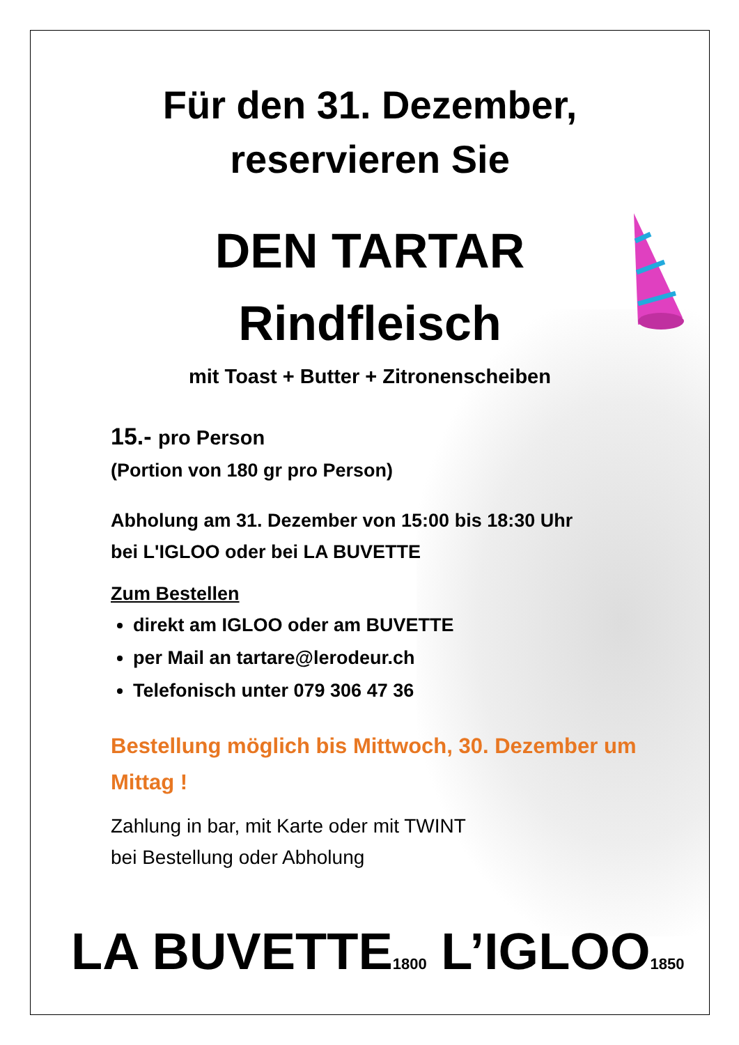Für den 31. Dezember,
reservieren Sie
DEN TARTAR
Rindfleisch
mit Toast + Butter + Zitronenscheiben
15.- pro Person
(Portion von 180 gr pro Person)
Abholung am 31. Dezember von 15:00 bis 18:30 Uhr
bei L'IGLOO oder bei LA BUVETTE
Zum Bestellen
direkt am IGLOO oder am BUVETTE
per Mail an tartare@lerodeur.ch
Telefonisch unter 079 306 47 36
Bestellung möglich bis Mittwoch, 30. Dezember um
Mittag !
Zahlung in bar, mit Karte oder mit TWINT
bei Bestellung oder Abholung
LA BUVETTE1800 L’IGLOO1850